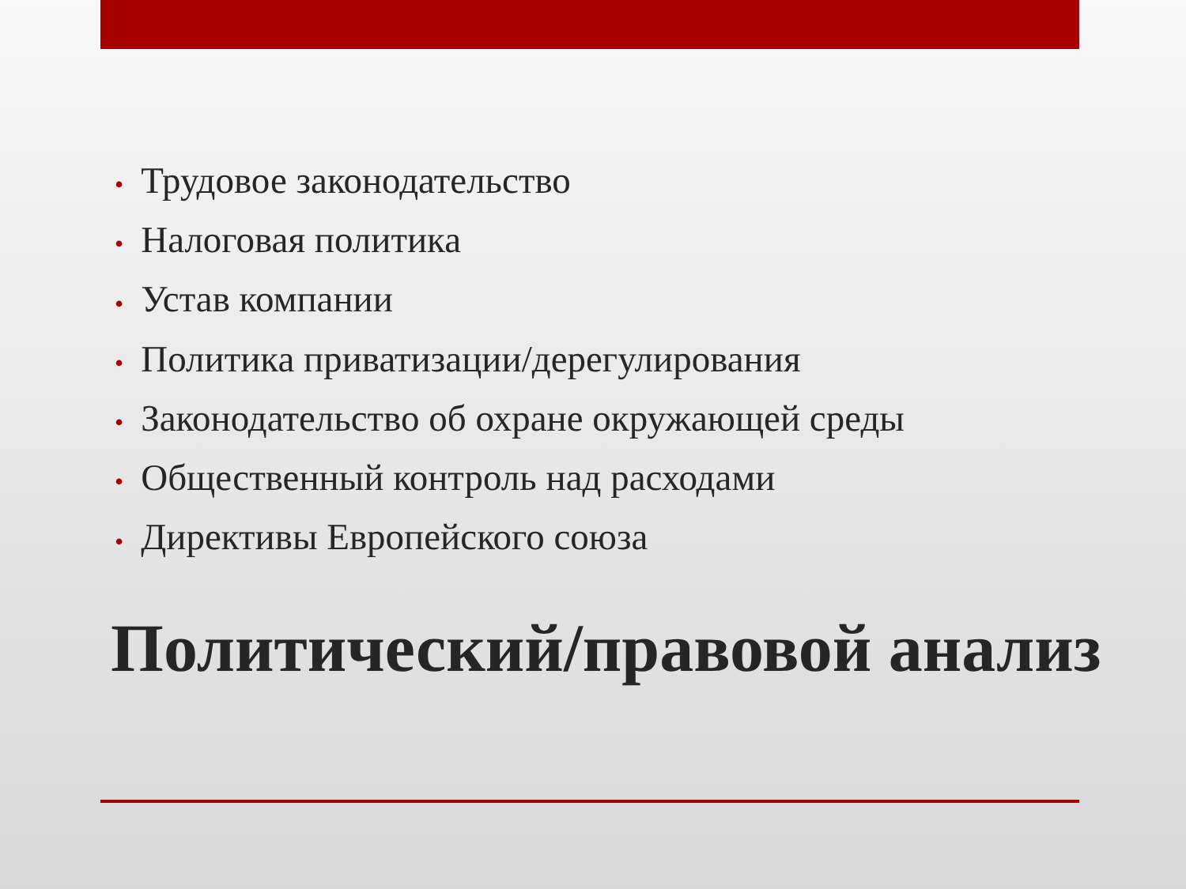• Трудовое законодательство
• Налоговая политика
• Устав компании
• Политика приватизации/дерегулирования
• Законодательство об охране окружающей среды
• Общественный контроль над расходами
• Директивы Европейского союза
Политический/правовой анализ